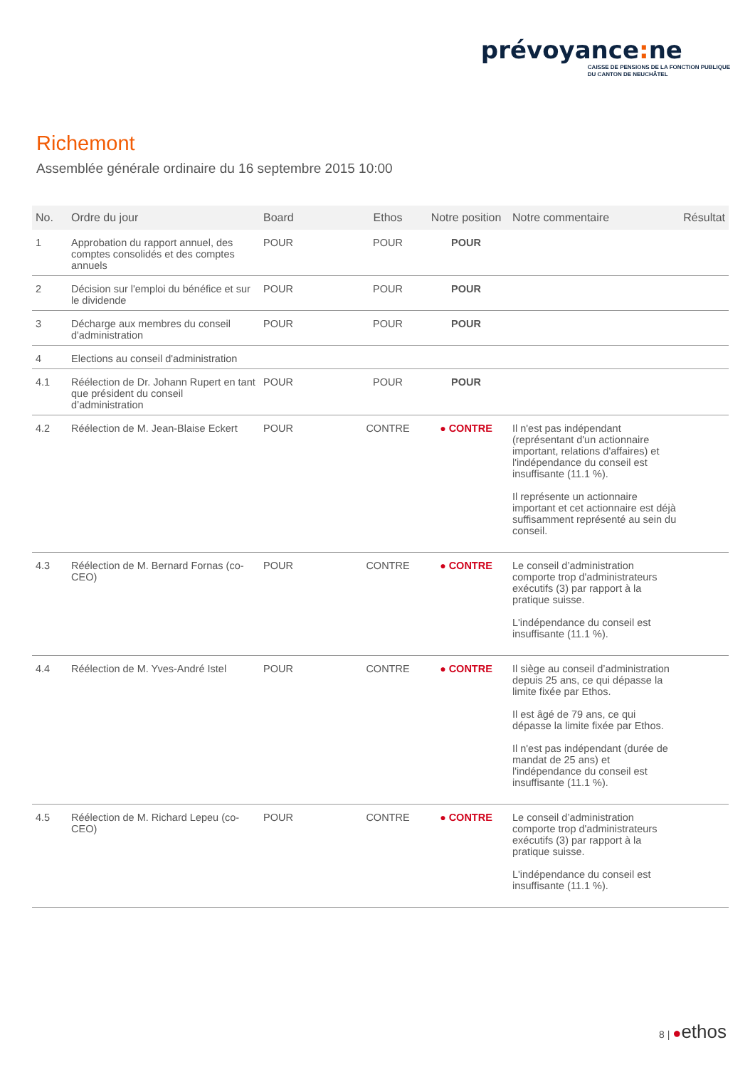prévoyance: ne
CAISSE DE PENSIONS DE LA FONCTION PUBLIQUE
DU CANTON DE NEUCHÂTEL
Richemont
Assemblée générale ordinaire du 16 septembre 2015 10:00
| No. | Ordre du jour | Board | Ethos | Notre position | Notre commentaire | Résultat |
| --- | --- | --- | --- | --- | --- | --- |
| 1 | Approbation du rapport annuel, des comptes consolidés et des comptes annuels | POUR | POUR | POUR | | |
| 2 | Décision sur l'emploi du bénéfice et sur le dividende | POUR | POUR | POUR | | |
| 3 | Décharge aux membres du conseil d'administration | POUR | POUR | POUR | | |
| 4 | Elections au conseil d'administration | | | | | |
| 4.1 | Réélection de Dr. Johann Rupert en tant que président du conseil d’administration | POUR | POUR | POUR | | |
| 4.2 | Réélection de M. Jean-Blaise Eckert | POUR | CONTRE | ● CONTRE | Il n'est pas indépendant (représentant d'un actionnaire important, relations d'affaires) et l'indépendance du conseil est insuffisante (11.1 %). Il représente un actionnaire important et cet actionnaire est déjà suffisamment représenté au sein du conseil. | |
| 4.3 | Réélection de M. Bernard Fornas (co-CEO) | POUR | CONTRE | ● CONTRE | Le conseil d’administration comporte trop d'administrateurs exécutifs (3) par rapport à la pratique suisse. L'indépendance du conseil est insuffisante (11.1 %). | |
| 4.4 | Réélection de M. Yves-André Istel | POUR | CONTRE | ● CONTRE | Il siège au conseil d’administration depuis 25 ans, ce qui dépasse la limite fixée par Ethos. Il est âgé de 79 ans, ce qui dépasse la limite fixée par Ethos. Il n'est pas indépendant (durée de mandat de 25 ans) et l'indépendance du conseil est insuffisante (11.1 %). | |
| 4.5 | Réélection de M. Richard Lepeu (co-CEO) | POUR | CONTRE | ● CONTRE | Le conseil d’administration comporte trop d'administrateurs exécutifs (3) par rapport à la pratique suisse. L'indépendance du conseil est insuffisante (11.1 %). | |
8 | ●ethos